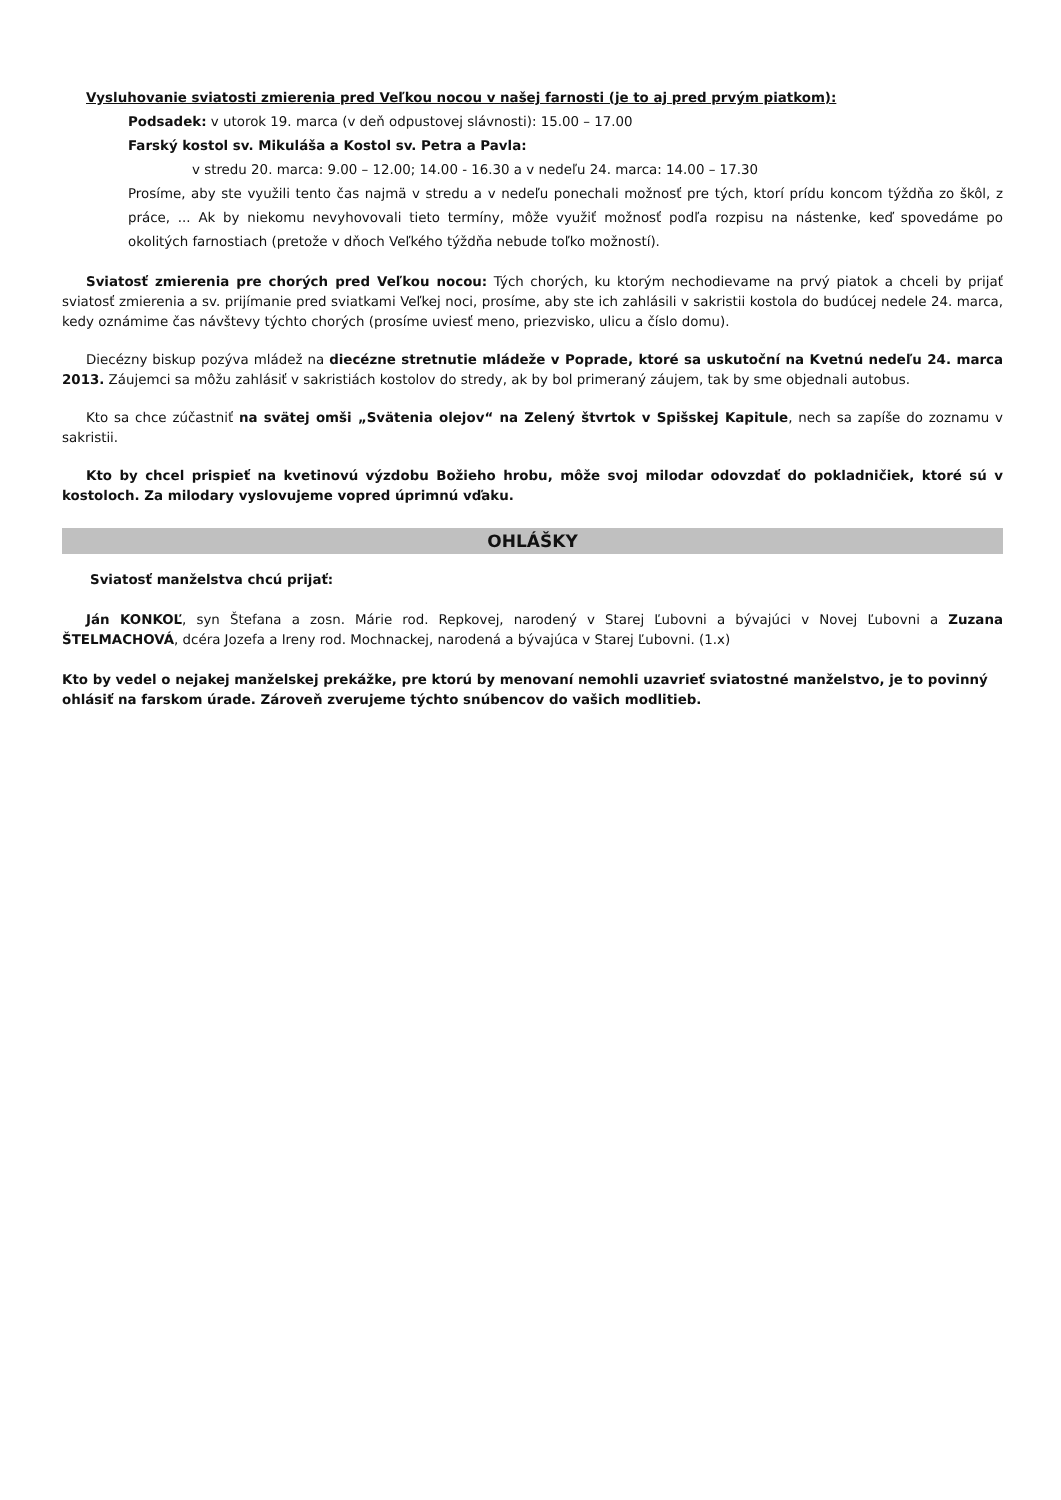Vysluhovanie sviatosti zmierenia pred Veľkou nocou v našej farnosti (je to aj pred prvým piatkom):
Podsadek: v utorok 19. marca (v deň odpustovej slávnosti): 15.00 – 17.00
Farský kostol sv. Mikuláša a Kostol sv. Petra a Pavla:
v stredu 20. marca: 9.00 – 12.00; 14.00 - 16.30 a v nedeľu 24. marca: 14.00 – 17.30
Prosíme, aby ste využili tento čas najmä v stredu a v nedeľu ponechali možnosť pre tých, ktorí prídu koncom týždňa zo škôl, z práce, ... Ak by niekomu nevyhovovali tieto termíny, môže využiť možnosť podľa rozpisu na nástenke, keď spovedáme po okolitých farnostiach (pretože v dňoch Veľkého týždňa nebude toľko možností).
Sviatosť zmierenia pre chorých pred Veľkou nocou: Tých chorých, ku ktorým nechodievame na prvý piatok a chceli by prijať sviatosť zmierenia a sv. prijímanie pred sviatkami Veľkej noci, prosíme, aby ste ich zahlásili v sakristii kostola do budúcej nedele 24. marca, kedy oznámime čas návštevy týchto chorých (prosíme uviesť meno, priezvisko, ulicu a číslo domu).
Diecézny biskup pozýva mládež na diecézne stretnutie mládeže v Poprade, ktoré sa uskutoční na Kvetnú nedeľu 24. marca 2013. Záujemci sa môžu zahlásiť v sakristiách kostolov do stredy, ak by bol primeraný záujem, tak by sme objednali autobus.
Kto sa chce zúčastniť na svätej omši „Svätenia olejov“ na Zelený štvrtok v Spišskej Kapitule, nech sa zapíše do zoznamu v sakristii.
Kto by chcel prispieť na kvetinovú výzdobu Božieho hrobu, môže svoj milodar odovzdať do pokladničiek, ktoré sú v kostoloch. Za milodary vyslovujeme vopred úprimnú vďaku.
OHLÁŠKY
Sviatosť manželstva chcú prijať:
Ján KONKOĽ, syn Štefana a zosn. Márie rod. Repkovej, narodený v Starej Ľubovni a bývajúci v Novej Ľubovni a Zuzana ŠTELMACHOVÁ, dcéra Jozefa a Ireny rod. Mochnackej, narodená a bývajúca v Starej Ľubovni. (1.x)
Kto by vedel o nejakej manželskej prekážke, pre ktorú by menovaní nemohli uzavrieť sviatostné manželstvo, je to povinný ohlásiť na farskom úrade. Zároveň zverujeme týchto snúbencov do vašich modlitieb.